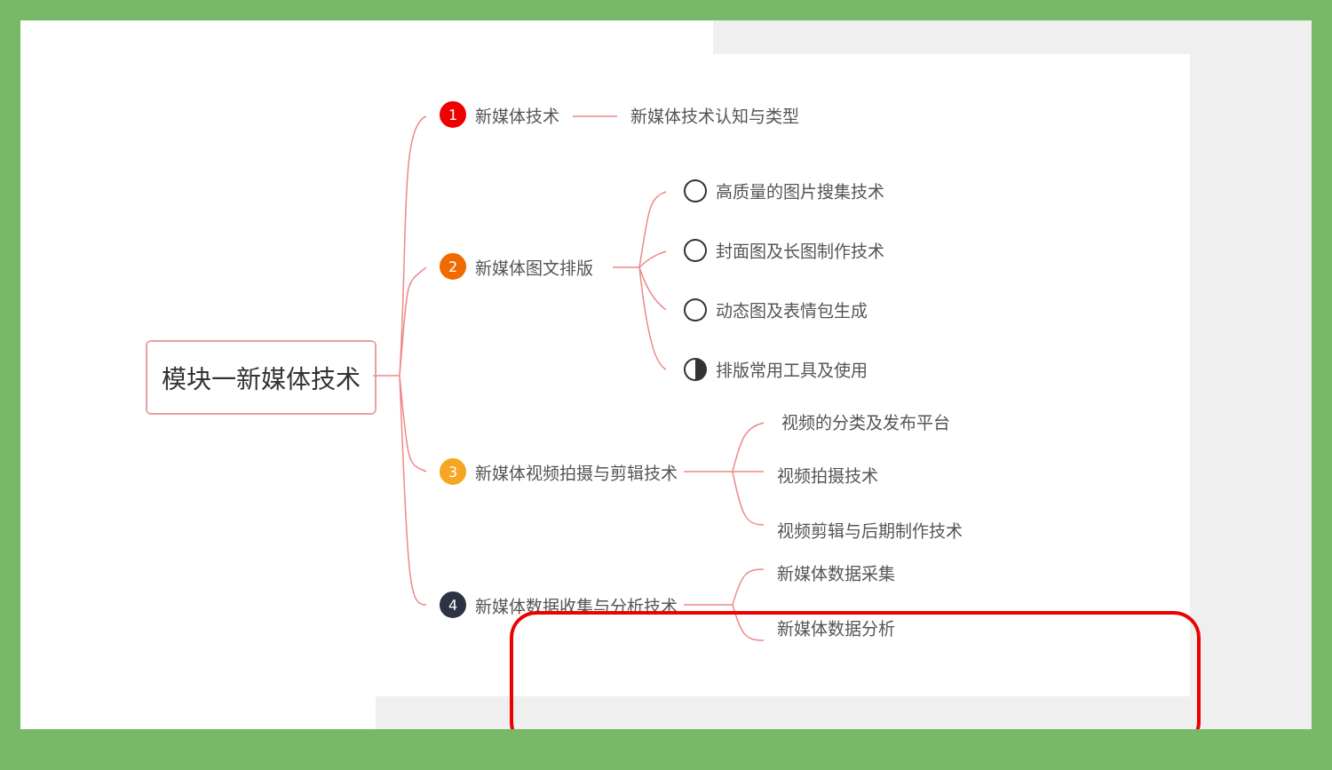模块一新媒体技术
1 新媒体技术 新媒体技术认知与类型
2 新媒体图文排版
高质量的图片搜集技术
封面图及长图制作技术
动态图及表情包生成
排版常用工具及使用
3 新媒体视频拍摄与剪辑技术
视频的分类及发布平台
视频拍摄技术
视频剪辑与后期制作技术
4 新媒体数据收集与分析技术
新媒体数据采集
新媒体数据分析